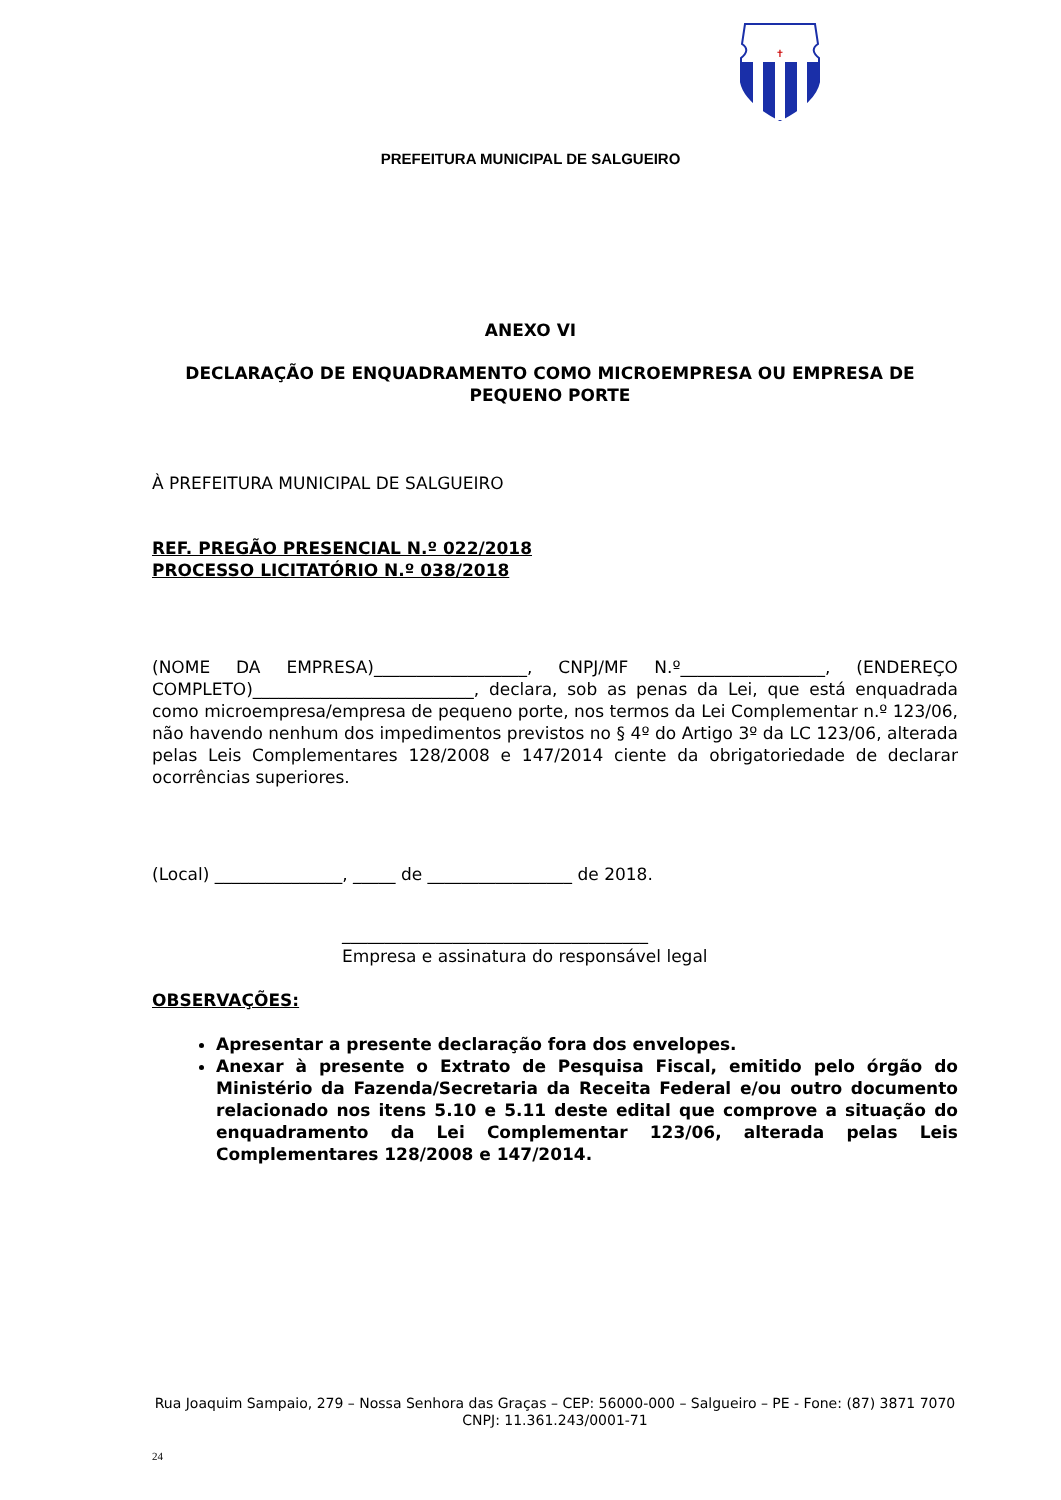✝
PREFEITURA MUNICIPAL DE SALGUEIRO
ANEXO VI
DECLARAÇÃO DE ENQUADRAMENTO COMO MICROEMPRESA OU EMPRESA DE PEQUENO PORTE
À PREFEITURA MUNICIPAL DE SALGUEIRO
REF. PREGÃO PRESENCIAL N.º 022/2018
PROCESSO LICITATÓRIO N.º 038/2018
(NOME DA EMPRESA)__________________, CNPJ/MF N.º_________________, (ENDEREÇO COMPLETO)__________________________, declara, sob as penas da Lei, que está enquadrada como microempresa/empresa de pequeno porte, nos termos da Lei Complementar n.º 123/06, não havendo nenhum dos impedimentos previstos no § 4º do Artigo 3º da LC 123/06, alterada pelas Leis Complementares 128/2008 e 147/2014 ciente da obrigatoriedade de declarar ocorrências superiores.
(Local) _______________, _____ de _________________ de 2018.
____________________________________
Empresa e assinatura do responsável legal
OBSERVAÇÕES:
Apresentar a presente declaração fora dos envelopes.
Anexar à presente o Extrato de Pesquisa Fiscal, emitido pelo órgão do Ministério da Fazenda/Secretaria da Receita Federal e/ou outro documento relacionado nos itens 5.10 e 5.11 deste edital que comprove a situação do enquadramento da Lei Complementar 123/06, alterada pelas Leis Complementares 128/2008 e 147/2014.
Rua Joaquim Sampaio, 279 – Nossa Senhora das Graças – CEP: 56000-000 – Salgueiro – PE - Fone: (87) 3871 7070
CNPJ: 11.361.243/0001-71
24